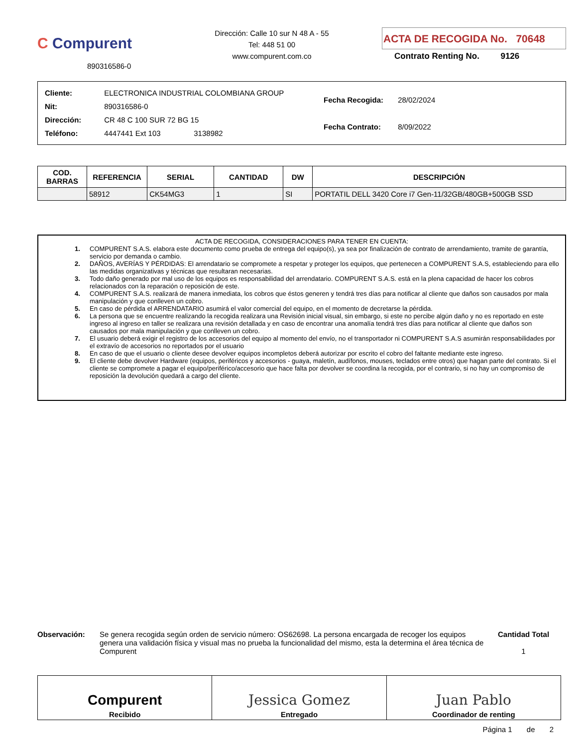C Compurent
890316586-0
Dirección: Calle 10 sur N 48 A - 55
Tel: 448 51 00
www.compurent.com.co
ACTA DE RECOGIDA No. 70648
Contrato Renting No. 9126
| Cliente: ELECTRONICA INDUSTRIAL COLOMBIANA GROUP |
| Nit: 890316586-0 |
| Dirección: CR 48 C 100 SUR 72 BG 15 |
| Teléfono: 4447441 Ext 103 3138982 |
| Fecha Recogida: 28/02/2024 |
| Fecha Contrato: 8/09/2022 |
| COD. BARRAS | REFERENCIA | SERIAL | CANTIDAD | DW | DESCRIPCIÓN |
| --- | --- | --- | --- | --- | --- |
| | 58912 | CK54MG3 | 1 | SI | PORTATIL DELL 3420 Core i7 Gen-11/32GB/480GB+500GB SSD |
ACTA DE RECOGIDA, CONSIDERACIONES PARA TENER EN CUENTA:
1. COMPURENT S.A.S. elabora este documento como prueba de entrega del equipo(s), ya sea por finalización de contrato de arrendamiento, tramite de garantía, servicio por demanda o cambio.
2. DAÑOS, AVERÍAS Y PÉRDIDAS: El arrendatario se compromete a respetar y proteger los equipos, que pertenecen a COMPURENT S.A.S, estableciendo para ello las medidas organizativas y técnicas que resultaran necesarias.
3. Todo daño generado por mal uso de los equipos es responsabilidad del arrendatario. COMPURENT S.A.S. está en la plena capacidad de hacer los cobros relacionados con la reparación o reposición de este.
4. COMPURENT S.A.S. realizará de manera inmediata, los cobros que éstos generen y tendrá tres días para notificar al cliente que daños son causados por mala manipulación y que conlleven un cobro.
5. En caso de pérdida el ARRENDATARIO asumirá el valor comercial del equipo, en el momento de decretarse la pérdida.
6. La persona que se encuentre realizando la recogida realizara una Revisión inicial visual, sin embargo, si este no percibe algún daño y no es reportado en este ingreso al ingreso en taller se realizara una revisión detallada y en caso de encontrar una anomalía tendrá tres días para notificar al cliente que daños son causados por mala manipulación y que conlleven un cobro.
7. El usuario deberá exigir el registro de los accesorios del equipo al momento del envío, no el transportador ni COMPURENT S.A.S asumirán responsabilidades por el extravío de accesorios no reportados por el usuario
8. En caso de que el usuario o cliente desee devolver equipos incompletos deberá autorizar por escrito el cobro del faltante mediante este ingreso.
9. El cliente debe devolver Hardware (equipos, periféricos y accesorios - guaya, maletín, audífonos, mouses, teclados entre otros) que hagan parte del contrato. Si el cliente se compromete a pagar el equipo/periférico/accesorio que hace falta por devolver se coordina la recogida, por el contrario, si no hay un compromiso de reposición la devolución quedará a cargo del cliente.
Observación: Se genera recogida según orden de servicio número: OS62698. La persona encargada de recoger los equipos genera una validación física y visual mas no prueba la funcionalidad del mismo, esta la determina el área técnica de Compurent
Cantidad Total
1
Compurent
Recibido
Jessica Gomez
Entregado
Juan Pablo
Coordinador de renting
Página 1 de 2